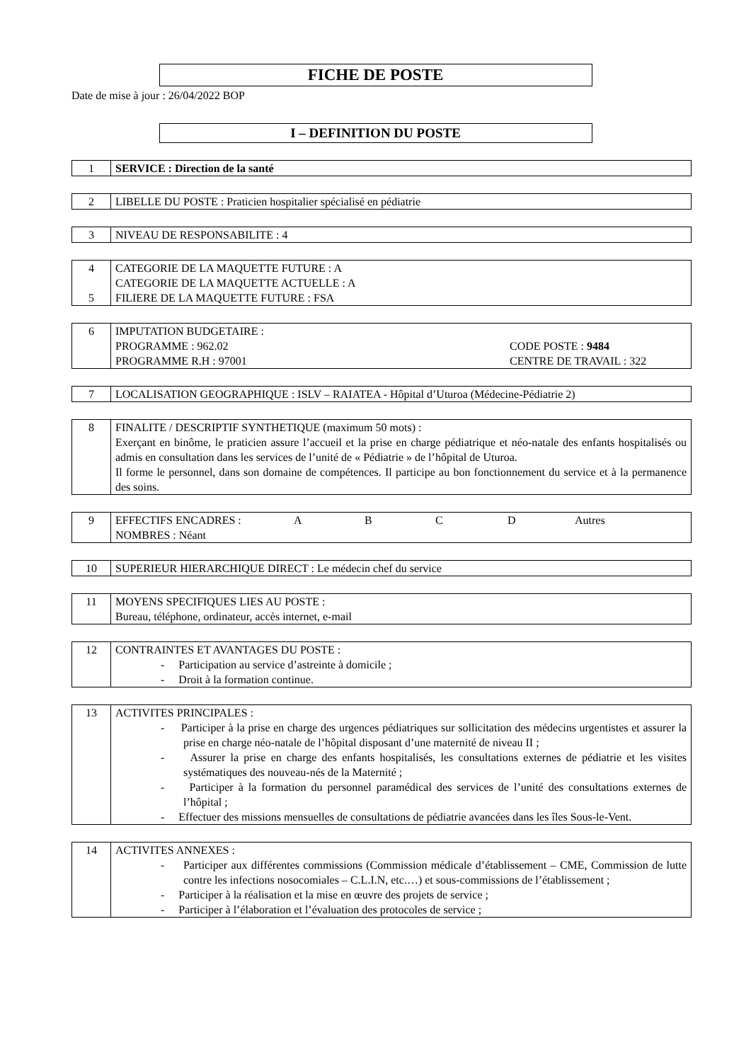FICHE DE POSTE
Date de mise à jour : 26/04/2022 BOP
I – DEFINITION DU POSTE
| 1 | SERVICE : Direction de la santé |
| 2 | LIBELLE DU POSTE : Praticien hospitalier spécialisé en pédiatrie |
| 3 | NIVEAU DE RESPONSABILITE : 4 |
| 4 5 | CATEGORIE DE LA MAQUETTE FUTURE : A CATEGORIE DE LA MAQUETTE ACTUELLE : A FILIERE DE LA MAQUETTE FUTURE : FSA |
| 6 | IMPUTATION BUDGETAIRE : PROGRAMME : 962.02 CODE POSTE : 9484 PROGRAMME R.H : 97001 CENTRE DE TRAVAIL : 322 |
| 7 | LOCALISATION GEOGRAPHIQUE : ISLV – RAIATEA - Hôpital d’Uturoa (Médecine-Pédiatrie 2) |
| 8 | FINALITE / DESCRIPTIF SYNTHETIQUE (maximum 50 mots) : Exerçant en binôme, le praticien assure l’accueil et la prise en charge pédiatrique et néo-natale des enfants hospitalisés ou admis en consultation dans les services de l’unité de « Pédiatrie » de l’hôpital de Uturoa. Il forme le personnel, dans son domaine de compétences. Il participe au bon fonctionnement du service et à la permanence des soins. |
| 9 | EFFECTIFS ENCADRES : A B C D Autres NOMBRES : Néant |
| 10 | SUPERIEUR HIERARCHIQUE DIRECT : Le médecin chef du service |
| 11 | MOYENS SPECIFIQUES LIES AU POSTE : Bureau, téléphone, ordinateur, accès internet, e-mail |
| 12 | CONTRAINTES ET AVANTAGES DU POSTE : - Participation au service d’astreinte à domicile ; - Droit à la formation continue. |
| 13 | ACTIVITES PRINCIPALES : - Participer à la prise en charge des urgences pédiatriques sur sollicitation des médecins urgentistes et assurer la prise en charge néo-natale de l’hôpital disposant d’une maternité de niveau II ; - Assurer la prise en charge des enfants hospitalisés, les consultations externes de pédiatrie et les visites systématiques des nouveau-nés de la Maternité ; - Participer à la formation du personnel paramédical des services de l’unité des consultations externes de l’hôpital ; - Effectuer des missions mensuelles de consultations de pédiatrie avancées dans les îles Sous-le-Vent. |
| 14 | ACTIVITES ANNEXES : - Participer aux différentes commissions (Commission médicale d’établissement – CME, Commission de lutte contre les infections nosocomiales – C.L.I.N, etc.…) et sous-commissions de l’établissement ; - Participer à la réalisation et la mise en œuvre des projets de service ; - Participer à l’élaboration et l’évaluation des protocoles de service ; |